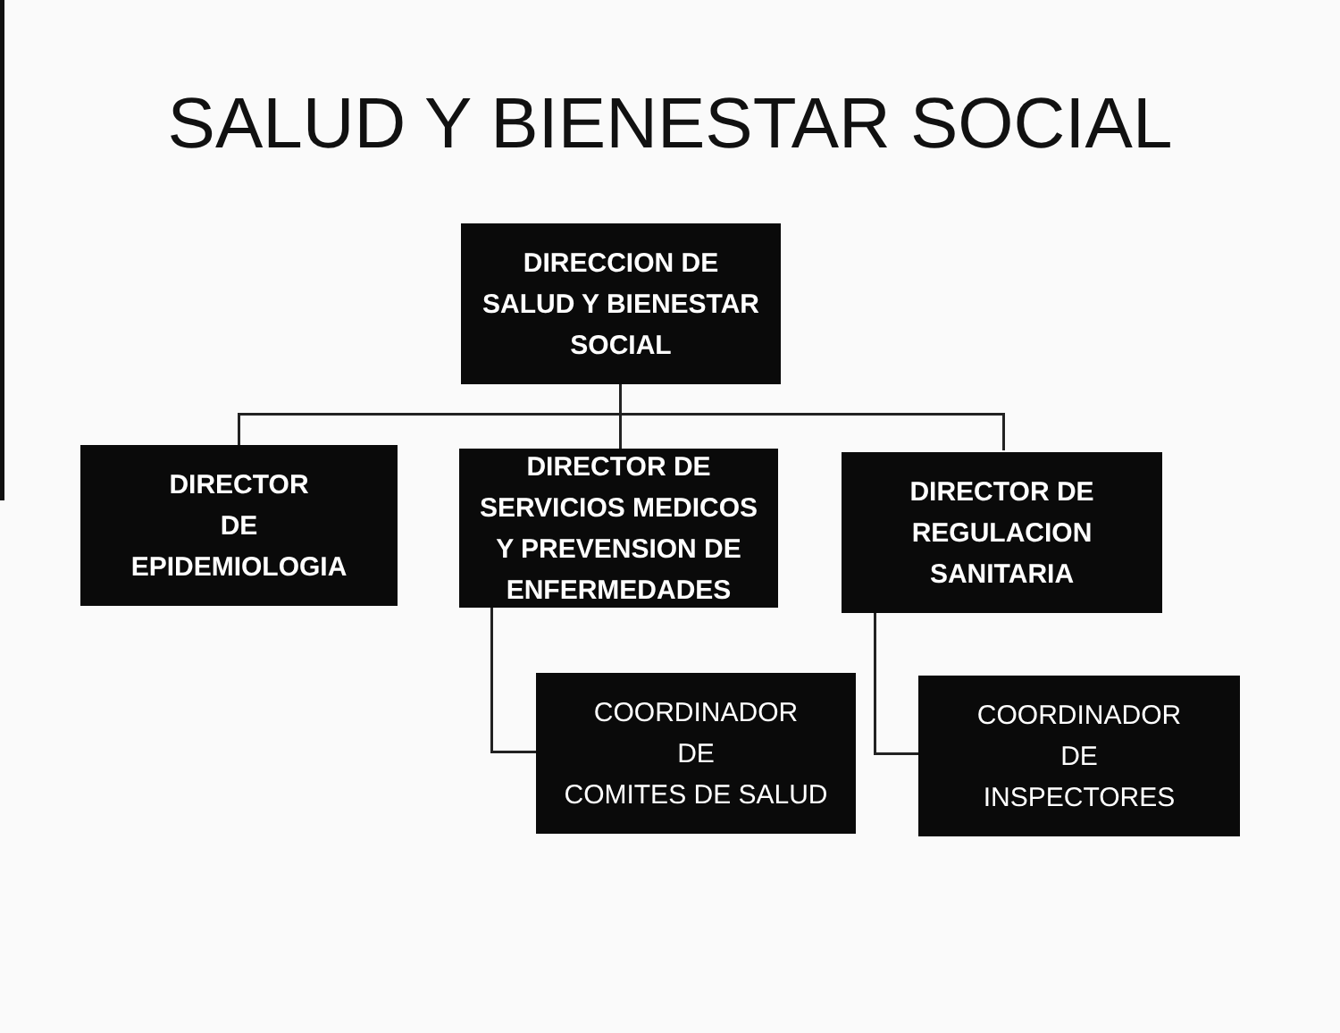SALUD Y BIENESTAR SOCIAL
DIRECCION DE
SALUD Y BIENESTAR
SOCIAL
DIRECTOR
DE
EPIDEMIOLOGIA
DIRECTOR DE
SERVICIOS MEDICOS
Y PREVENSION DE
ENFERMEDADES
DIRECTOR DE
REGULACION
SANITARIA
COORDINADOR
DE
COMITES DE SALUD
COORDINADOR
DE
INSPECTORES